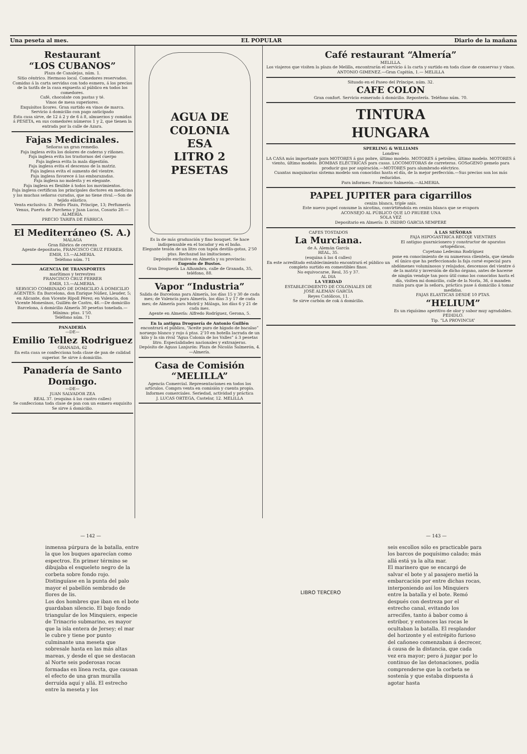Una peseta al mes. EL POPULAR Diario de la mañana
Restaurant
“LOS CUBANOS”
Plaza de Canalejas, núm. 1.
Sitio céntrico. Hermoso local. Comedores reservados.
Comidas á la carta servidas con todo esmero, á los precios de la tarifa de la casa expuesta al público en todos los comedores.
Café, chocolate con pastas y té.
Vinos de mesa superiores.
Exquisitos licores. Gran surtido en vinos de marca.
Servicio á domicilio con pago anticipado
Esta casa sirve, de 12 á 2 y de 6 á 8, almuerzos y comidas á PESETA, en sus comedores números 1 y 2, que tienen la entrada por la calle de Azara.
Fajas Medicinales.
Señoras un gran remedio.
Faja inglesa evita los dolores de caderas y riñones.
Faja inglesa evita los trastornos del cuerpo
Faja inglesa evita la mala digestión.
Faja inglesa evita el descenso de la matriz.
Faja inglesa evita el aumento del vientre.
Faja inglesa favorece á las embarazadas.
Faja inglesa no molesta y es elegante.
Faja inglesa es flexible á todos los movimientos.
Faja inglesa certifican los principales doctores en medicina y las muchas señoras curadas, que no tiene rival.—Son de tejido elástico.
Venta exclusiva: D. Pedro Plaza, Príncipe, 13; Perfumería Venus, Puerta de Purchena y Juan Lucas, Cosario 20.—ALMERÍA.
PRECIO TARIFA DE FÁBRICA
El Mediterráneo (S. A.)
MALAGA
Gran fábrica de cerveza
Agente depositario, FRANCISCO CRUZ FERRER.
EMIR, 13.—ALMERIA.
Teléfono núm. 71
AGENCIA DE TRANSPORTES
marítimos y terrestres
FRANCISCO CRUZ FERRER
EMIR, 13.—ALMERIA.
SERVICIO COMBINADO DE DOMICILIO Á DOMICILIO
AGENTES: En Barcelona, don Enrique Núñez, Lleuder, 5; en Alicante, don Vicente Ripoll Pérez; en Valencia, don Vicente Monesinos, Guillén de Castro, 46.—De domicilio Barcelona, á domicilio Almería 30 pesetas tonelada.—Mínima: ptas. 1'50.
Teléfono núm. 71
PANADERÍA
—DE—
Emilio Tellez Rodriguez
GRANADA, 62
En esta casa se confecciona toda clase de pan de calidad superior. Se sirve á domicilio.
Panadería de Santo Domingo.
—DE—
JUAN SALVADOR ZEA
REAL 37. (esquina á las cuatro calles)
Se confecciona toda clase de pan con un esmero exquisito Se sirve á domicilio.
AGUA DE COLONIA
ESA
LITRO 2 PESETAS
Es la de más graduación y fino bouquet. Se hace indispensable en el tocador y en el baño.
Elegante tesión de un litro con tapón destila-gotas, 2'50 ptas. Rechazad las imitaciones.
Depósito exclusivo en Almería y su provincia:
Eugenio de Bustos.
Gran Droguería La Alhambra, calle de Granada, 35, teléfono, 88.
Vapor “Industria”
Salida de Barcelona para Almería, los días 15 y 30 de cada mes; de Valencia para Almería, los días 3 y 17 de cada mes; de Almería para Motril y Málaga, los días 6 y 21 de cada mes.
Agente en Almería: Alfredo Rodríguez, Gerona, 5.
En la antigua Droguería de Antonio Guillén
encontrará el público, “Aceite puro de hígado de bacalao” noruego blanco y rojo á ptas. 2'10 en botella lacrada de un kilo y la sin rival “Agua Colonia de los Valles” á 3 pesetas litro. Especialidades nacionales y extranjeras.
Depósito de Aguas Lanjarón: Plaza de Nicolás Salmerón, 4.—Almería.
Casa de Comisión “MELILLA”
Agencia Comercial. Representaciones en todos los artículos. Compra venta en comisión y cuenta propia. Informes comerciales. Seriedad, actividad y práctica
J. LUCAS ORTEGA, Castelar, 12. MELILLA
Café restaurant “Almería”
MELILLA.
Los viajeros que visiten la plaza de Melilla, encontrarán el servicio á la carta y surtido en toda clase de conservas y vinos.
ANTONIO GIMENEZ.—Gran Capitán, 1.— MELILLA
Situado en el Paseo del Príncipe, núm. 32.
CAFE COLON
Gran confort. Servicio esmerado á domicilio. Repostería. Teléfono núm. 70.
TINTURA
HUNGARA
SPERLING & WILLIAMS
Londres
LA CASA más importante para MOTORES á gas pobre, último modelo. MOTORES á petróleo, último modelo. MOTORES á viento, último modelo. BOMBAS ELÉCTRICAS para casas. LOCOMOTORAS de carreteras. GOSoGENO gemelo para producir gas por aspiración.—MOTORES para alumbrado eléctrico.
Cuantas maquinarias sistema modelo son conocidas hasta el día, de la mejor perfección.—Sus precios son los más reducidos.
Para informes: Francisco Salmerón.—ALMERIA.
PAPEL JUPITER para cigarrillos
ceniza blanca, triple anis.
Este nuevo papel consume la nicotina, convirtiéndola en ceniza blanca que se evapora
ACONSEJO AL PÚBLICO QUE LO PRUEBE UNA
SOLA VEZ
Depositario en Almería: D. ISIDRO GARCIA SEMPERE
CAFES TOSTADOS
La Murciana.
de A. Alemán García
REAL, 35.
(esquina á las 4 calles)
En este acreditado establecimiento encontrará el público un completo surtido en comestibles finos.
No equivocarse, Real, 35 y 37.
AL DIA
LA VERDAD
ESTABLECIMIENTO DE COLONIALES DE
JOSÈ ALEMÁN GARCÍA
Reyes Católicos, 11.
Se sirve carbón de cok á domicilio.
Á LAS SEÑORAS
FAJA HIPOGASTRICA RECOJE VIENTRES
El antiguo guarnicionero y constructor de aparatos ortopédicos,
Cayetano Ledesma Rodríguez
pone en conocimiento de su numerosa clientela, que siendo el único que ha perfeccionado la faja corsé especial para abdómenes voluminosos y relajados, descensos del vientre ó de la matriz y inversión de dicho órgano, antes de hacerse de ningún vendaje tan poco útil como los conocidos hasta el día, visiten mi domicilio, calle de la Noria, 36, ó manden razón para que la señora, práctica pase á domicilio á tomar medidas.
FAJAS ELASTICAS DESDE 10 PTAS.
“HELIUM”
Es un riquísimo aperitivo de olor y sabor muy agradables.
PEDIDLO.
Tip. “LA PROVINCIA”
— 142 — — 143 —
inmensa púrpura de la batalla, entre la que los buques aparecían como espectros. En primer término se dibujaba el esqueleto negro de la corbeta sobre fondo rojo. Distinguíase en la punta del palo mayor el pabellón sembrado de flores de lis.
Los dos hombres que iban en el bote guardaban silencio. El bajo fondo triangular de los Minquiers, especie de Trinacrio submarino, es mayor que la isla entera de Jersey; el mar le cubre y tiene por punto culminante una meseta que sobresale hasta en las más altas mareas, y desde el que se destacan al Norte seis poderosas rocas formadas en línea recta, que causan el efecto de una gran muralla derruída aquí y allá. El estrecho entre la meseta y los
LIBRO TERCERO
seis escollos sólo es practicable para los barcos de poquísimo calado; más allá está ya la alta mar.
El marinero que se encargó de salvar el bote y al pasajero metió la embarcación por entre dichas rocas, interponiendo así los Minquiers entre la batalla y el bote. Remó después con destreza por el estrecho canal, evitando los arrecifes, tanto á babor como á estribor, y entonces las rocas le ocultaban la batalla. El resplandor del horizonte y el estrépito furioso del cañoneo comenzaban á decrecer, á causa de la distancia, que cada vez era mayor; pero á juzgar por lo continuo de las detonaciones, podía comprenderse que la corbeta se sostenía y que estaba dispuesta á agotar hasta